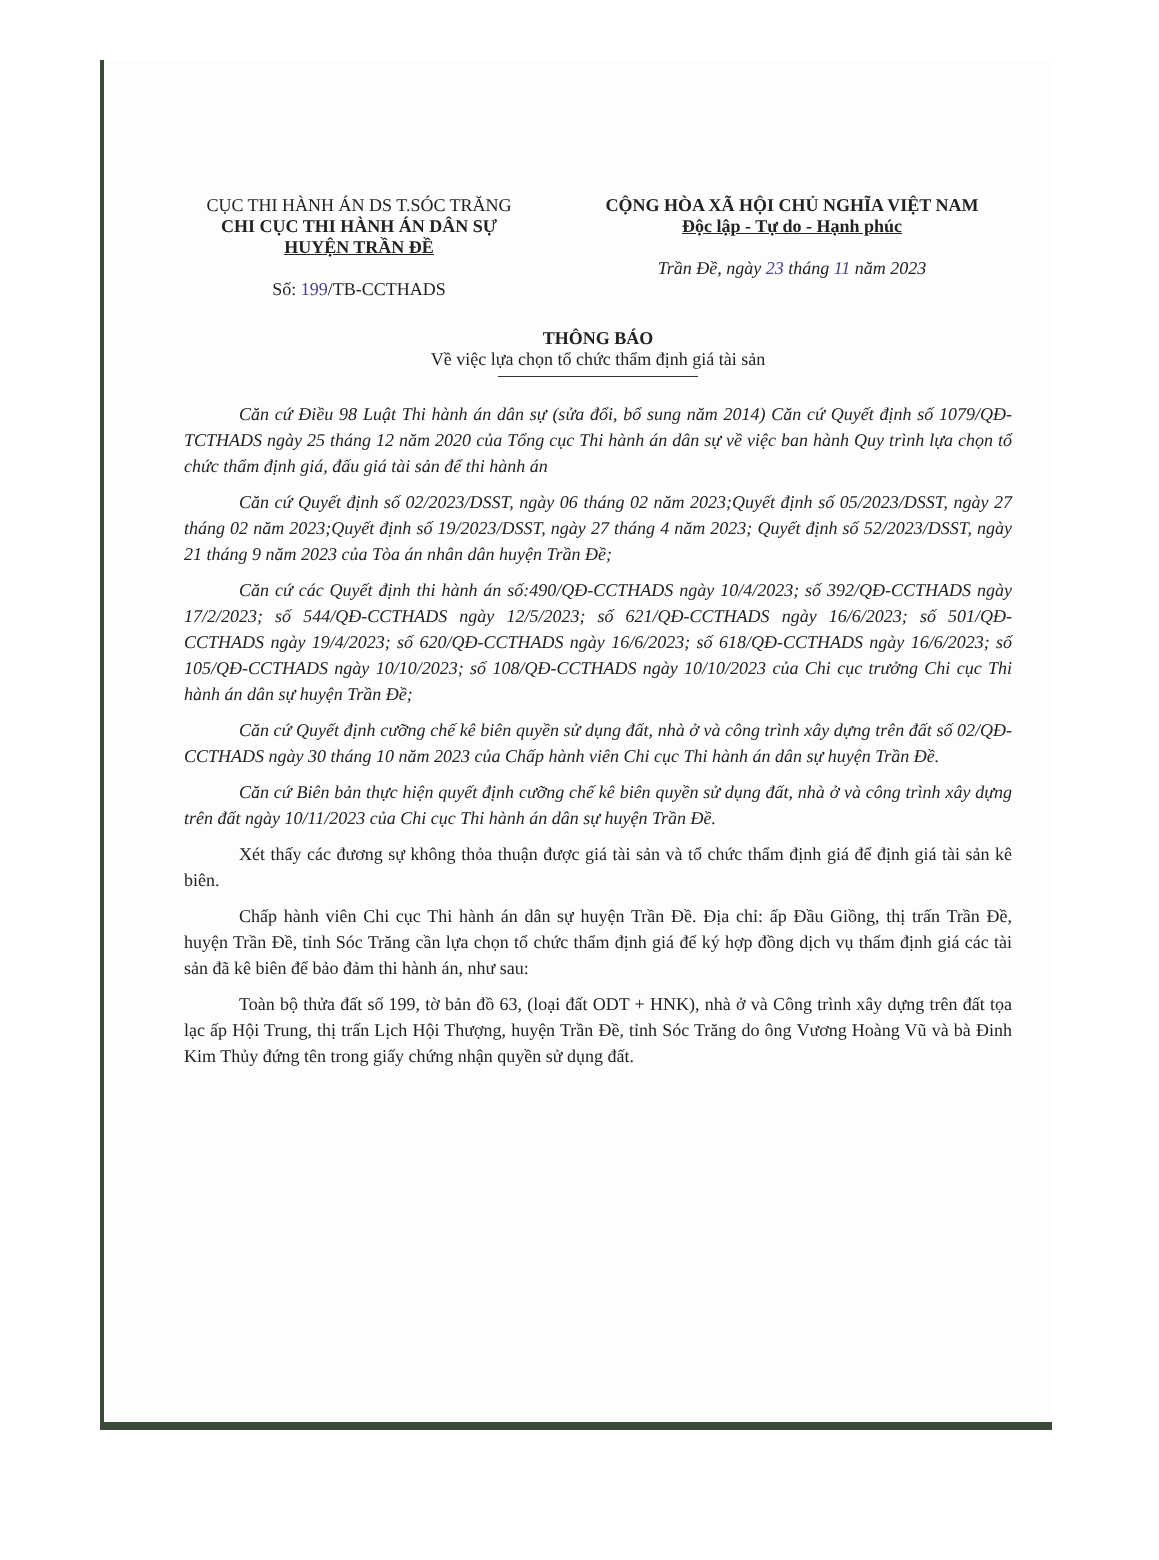CỤC THI HÀNH ÁN DS T.SÓC TRĂNG
CHI CỤC THI HÀNH ÁN DÂN SỰ
HUYỆN TRẦN ĐỀ
Số: 199/TB-CCTHADS
CỘNG HÒA XÃ HỘI CHỦ NGHĨA VIỆT NAM
Độc lập - Tự do - Hạnh phúc
Trần Đề, ngày 23 tháng 11 năm 2023
THÔNG BÁO
Về việc lựa chọn tổ chức thẩm định giá tài sản
Căn cứ Điều 98 Luật Thi hành án dân sự (sửa đổi, bổ sung năm 2014) Căn cứ Quyết định số 1079/QĐ-TCTHADS ngày 25 tháng 12 năm 2020 của Tổng cục Thi hành án dân sự về việc ban hành Quy trình lựa chọn tổ chức thẩm định giá, đấu giá tài sản để thi hành án
Căn cứ Quyết định số 02/2023/DSST, ngày 06 tháng 02 năm 2023;Quyết định số 05/2023/DSST, ngày 27 tháng 02 năm 2023;Quyết định số 19/2023/DSST, ngày 27 tháng 4 năm 2023; Quyết định số 52/2023/DSST, ngày 21 tháng 9 năm 2023 của Tòa án nhân dân huyện Trần Đề;
Căn cứ các Quyết định thi hành án số:490/QĐ-CCTHADS ngày 10/4/2023; số 392/QĐ-CCTHADS ngày 17/2/2023; số 544/QĐ-CCTHADS ngày 12/5/2023; số 621/QĐ-CCTHADS ngày 16/6/2023; số 501/QĐ-CCTHADS ngày 19/4/2023; số 620/QĐ-CCTHADS ngày 16/6/2023; số 618/QĐ-CCTHADS ngày 16/6/2023; số 105/QĐ-CCTHADS ngày 10/10/2023; số 108/QĐ-CCTHADS ngày 10/10/2023 của Chi cục trưởng Chi cục Thi hành án dân sự huyện Trần Đề;
Căn cứ Quyết định cưỡng chế kê biên quyền sử dụng đất, nhà ở và công trình xây dựng trên đất số 02/QĐ-CCTHADS ngày 30 tháng 10 năm 2023 của Chấp hành viên Chi cục Thi hành án dân sự huyện Trần Đề.
Căn cứ Biên bản thực hiện quyết định cưỡng chế kê biên quyền sử dụng đất, nhà ở và công trình xây dựng trên đất ngày 10/11/2023 của Chi cục Thi hành án dân sự huyện Trần Đề.
Xét thấy các đương sự không thỏa thuận được giá tài sản và tổ chức thẩm định giá để định giá tài sản kê biên.
Chấp hành viên Chi cục Thi hành án dân sự huyện Trần Đề. Địa chỉ: ấp Đầu Giồng, thị trấn Trần Đề, huyện Trần Đề, tỉnh Sóc Trăng cần lựa chọn tổ chức thẩm định giá để ký hợp đồng dịch vụ thẩm định giá các tài sản đã kê biên để bảo đảm thi hành án, như sau:
Toàn bộ thửa đất số 199, tờ bản đồ 63, (loại đất ODT + HNK), nhà ở và Công trình xây dựng trên đất tọa lạc ấp Hội Trung, thị trấn Lịch Hội Thượng, huyện Trần Đề, tỉnh Sóc Trăng do ông Vương Hoàng Vũ và bà Đinh Kim Thủy đứng tên trong giấy chứng nhận quyền sử dụng đất.